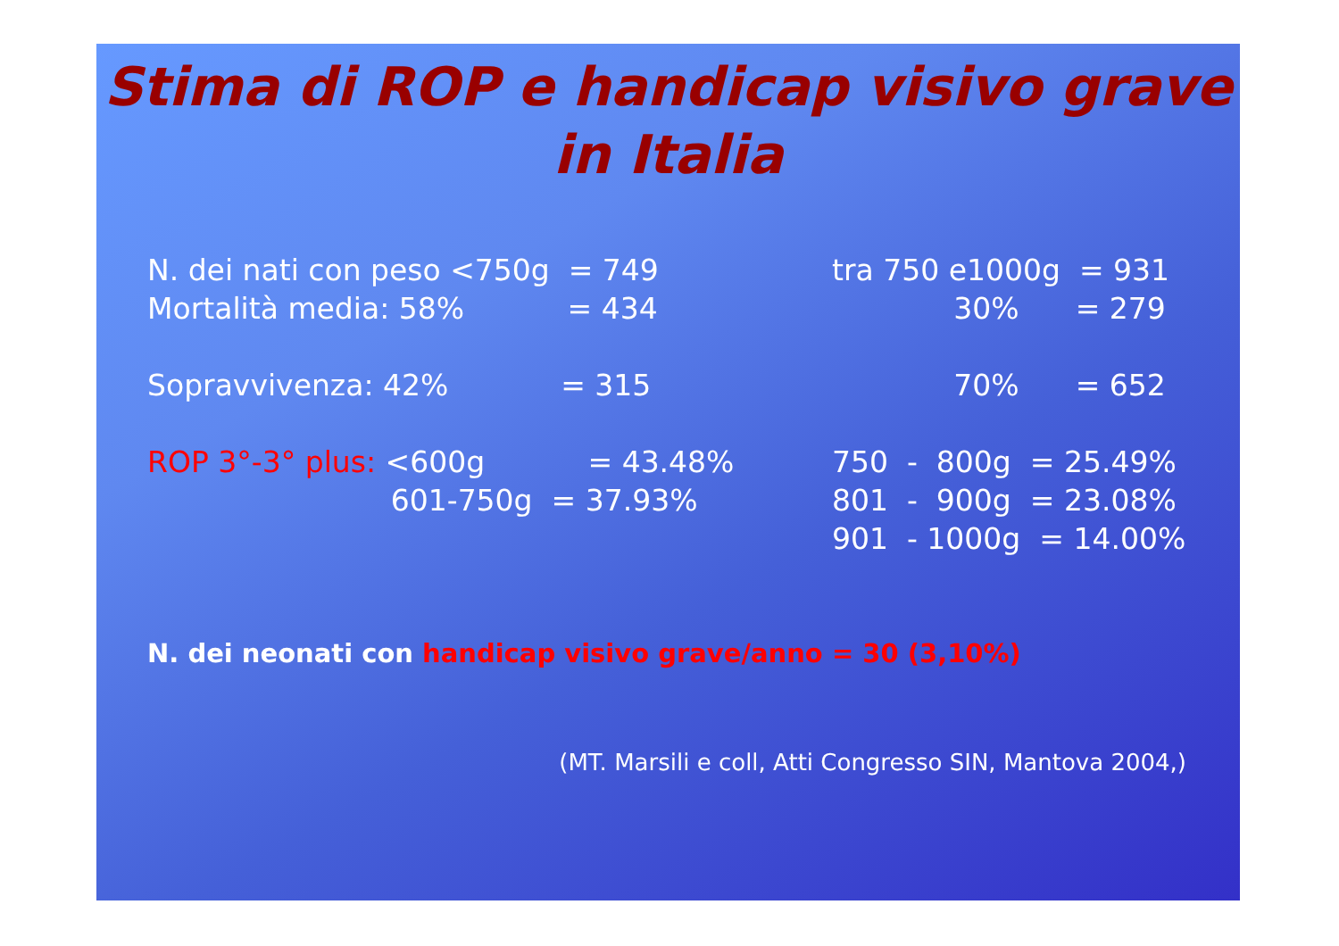Stima di ROP e handicap visivo grave
in Italia
N. dei nati con peso <750g  = 749
Mortalità media: 58%           = 434

Sopravvivenza: 42%            = 315

ROP 3°-3° plus: <600g           = 43.48%
                          601-750g  = 37.93%
tra 750 e1000g  = 931
             30%      = 279

             70%      = 652

750  -  800g  = 25.49%
801  -  900g  = 23.08%
901  - 1000g  = 14.00%
N. dei neonati con handicap visivo grave/anno = 30 (3,10%)
(MT. Marsili e coll, Atti Congresso SIN, Mantova 2004,)